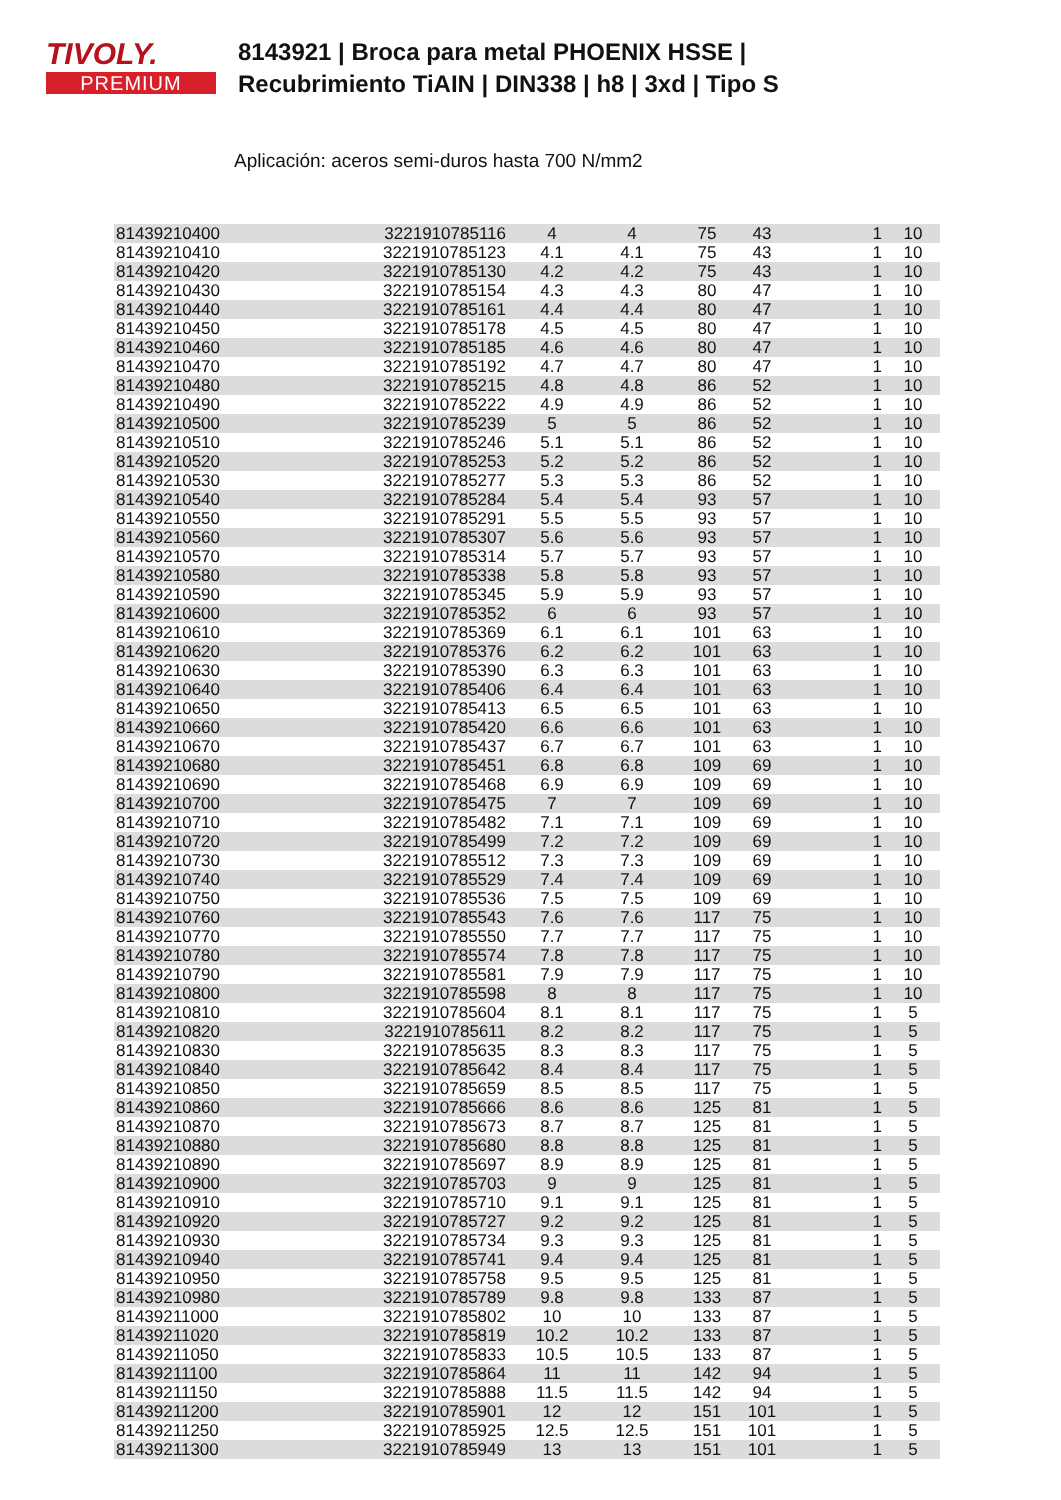TIVOLY.
PREMIUM
8143921 | Broca para metal PHOENIX HSSE |
Recubrimiento TiAIN | DIN338 | h8 | 3xd | Tipo S
Aplicación: aceros semi-duros hasta 700 N/mm2
| 81439210400 | 3221910785116 | 4 | 4 | 75 | 43 | 1 | 10 |
| 81439210410 | 3221910785123 | 4.1 | 4.1 | 75 | 43 | 1 | 10 |
| 81439210420 | 3221910785130 | 4.2 | 4.2 | 75 | 43 | 1 | 10 |
| 81439210430 | 3221910785154 | 4.3 | 4.3 | 80 | 47 | 1 | 10 |
| 81439210440 | 3221910785161 | 4.4 | 4.4 | 80 | 47 | 1 | 10 |
| 81439210450 | 3221910785178 | 4.5 | 4.5 | 80 | 47 | 1 | 10 |
| 81439210460 | 3221910785185 | 4.6 | 4.6 | 80 | 47 | 1 | 10 |
| 81439210470 | 3221910785192 | 4.7 | 4.7 | 80 | 47 | 1 | 10 |
| 81439210480 | 3221910785215 | 4.8 | 4.8 | 86 | 52 | 1 | 10 |
| 81439210490 | 3221910785222 | 4.9 | 4.9 | 86 | 52 | 1 | 10 |
| 81439210500 | 3221910785239 | 5 | 5 | 86 | 52 | 1 | 10 |
| 81439210510 | 3221910785246 | 5.1 | 5.1 | 86 | 52 | 1 | 10 |
| 81439210520 | 3221910785253 | 5.2 | 5.2 | 86 | 52 | 1 | 10 |
| 81439210530 | 3221910785277 | 5.3 | 5.3 | 86 | 52 | 1 | 10 |
| 81439210540 | 3221910785284 | 5.4 | 5.4 | 93 | 57 | 1 | 10 |
| 81439210550 | 3221910785291 | 5.5 | 5.5 | 93 | 57 | 1 | 10 |
| 81439210560 | 3221910785307 | 5.6 | 5.6 | 93 | 57 | 1 | 10 |
| 81439210570 | 3221910785314 | 5.7 | 5.7 | 93 | 57 | 1 | 10 |
| 81439210580 | 3221910785338 | 5.8 | 5.8 | 93 | 57 | 1 | 10 |
| 81439210590 | 3221910785345 | 5.9 | 5.9 | 93 | 57 | 1 | 10 |
| 81439210600 | 3221910785352 | 6 | 6 | 93 | 57 | 1 | 10 |
| 81439210610 | 3221910785369 | 6.1 | 6.1 | 101 | 63 | 1 | 10 |
| 81439210620 | 3221910785376 | 6.2 | 6.2 | 101 | 63 | 1 | 10 |
| 81439210630 | 3221910785390 | 6.3 | 6.3 | 101 | 63 | 1 | 10 |
| 81439210640 | 3221910785406 | 6.4 | 6.4 | 101 | 63 | 1 | 10 |
| 81439210650 | 3221910785413 | 6.5 | 6.5 | 101 | 63 | 1 | 10 |
| 81439210660 | 3221910785420 | 6.6 | 6.6 | 101 | 63 | 1 | 10 |
| 81439210670 | 3221910785437 | 6.7 | 6.7 | 101 | 63 | 1 | 10 |
| 81439210680 | 3221910785451 | 6.8 | 6.8 | 109 | 69 | 1 | 10 |
| 81439210690 | 3221910785468 | 6.9 | 6.9 | 109 | 69 | 1 | 10 |
| 81439210700 | 3221910785475 | 7 | 7 | 109 | 69 | 1 | 10 |
| 81439210710 | 3221910785482 | 7.1 | 7.1 | 109 | 69 | 1 | 10 |
| 81439210720 | 3221910785499 | 7.2 | 7.2 | 109 | 69 | 1 | 10 |
| 81439210730 | 3221910785512 | 7.3 | 7.3 | 109 | 69 | 1 | 10 |
| 81439210740 | 3221910785529 | 7.4 | 7.4 | 109 | 69 | 1 | 10 |
| 81439210750 | 3221910785536 | 7.5 | 7.5 | 109 | 69 | 1 | 10 |
| 81439210760 | 3221910785543 | 7.6 | 7.6 | 117 | 75 | 1 | 10 |
| 81439210770 | 3221910785550 | 7.7 | 7.7 | 117 | 75 | 1 | 10 |
| 81439210780 | 3221910785574 | 7.8 | 7.8 | 117 | 75 | 1 | 10 |
| 81439210790 | 3221910785581 | 7.9 | 7.9 | 117 | 75 | 1 | 10 |
| 81439210800 | 3221910785598 | 8 | 8 | 117 | 75 | 1 | 10 |
| 81439210810 | 3221910785604 | 8.1 | 8.1 | 117 | 75 | 1 | 5 |
| 81439210820 | 3221910785611 | 8.2 | 8.2 | 117 | 75 | 1 | 5 |
| 81439210830 | 3221910785635 | 8.3 | 8.3 | 117 | 75 | 1 | 5 |
| 81439210840 | 3221910785642 | 8.4 | 8.4 | 117 | 75 | 1 | 5 |
| 81439210850 | 3221910785659 | 8.5 | 8.5 | 117 | 75 | 1 | 5 |
| 81439210860 | 3221910785666 | 8.6 | 8.6 | 125 | 81 | 1 | 5 |
| 81439210870 | 3221910785673 | 8.7 | 8.7 | 125 | 81 | 1 | 5 |
| 81439210880 | 3221910785680 | 8.8 | 8.8 | 125 | 81 | 1 | 5 |
| 81439210890 | 3221910785697 | 8.9 | 8.9 | 125 | 81 | 1 | 5 |
| 81439210900 | 3221910785703 | 9 | 9 | 125 | 81 | 1 | 5 |
| 81439210910 | 3221910785710 | 9.1 | 9.1 | 125 | 81 | 1 | 5 |
| 81439210920 | 3221910785727 | 9.2 | 9.2 | 125 | 81 | 1 | 5 |
| 81439210930 | 3221910785734 | 9.3 | 9.3 | 125 | 81 | 1 | 5 |
| 81439210940 | 3221910785741 | 9.4 | 9.4 | 125 | 81 | 1 | 5 |
| 81439210950 | 3221910785758 | 9.5 | 9.5 | 125 | 81 | 1 | 5 |
| 81439210980 | 3221910785789 | 9.8 | 9.8 | 133 | 87 | 1 | 5 |
| 81439211000 | 3221910785802 | 10 | 10 | 133 | 87 | 1 | 5 |
| 81439211020 | 3221910785819 | 10.2 | 10.2 | 133 | 87 | 1 | 5 |
| 81439211050 | 3221910785833 | 10.5 | 10.5 | 133 | 87 | 1 | 5 |
| 81439211100 | 3221910785864 | 11 | 11 | 142 | 94 | 1 | 5 |
| 81439211150 | 3221910785888 | 11.5 | 11.5 | 142 | 94 | 1 | 5 |
| 81439211200 | 3221910785901 | 12 | 12 | 151 | 101 | 1 | 5 |
| 81439211250 | 3221910785925 | 12.5 | 12.5 | 151 | 101 | 1 | 5 |
| 81439211300 | 3221910785949 | 13 | 13 | 151 | 101 | 1 | 5 |